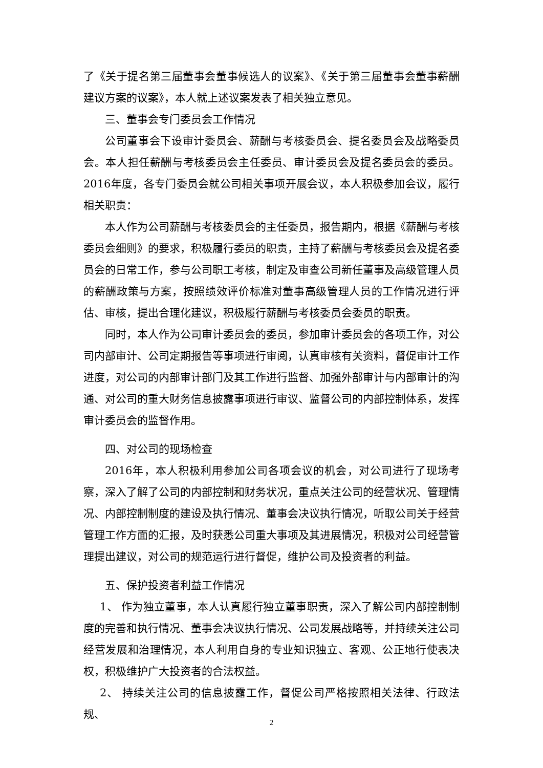了《关于提名第三届董事会董事候选人的议案》、《关于第三届董事会董事薪酬建议方案的议案》，本人就上述议案发表了相关独立意见。
三、董事会专门委员会工作情况
公司董事会下设审计委员会、薪酬与考核委员会、提名委员会及战略委员会。本人担任薪酬与考核委员会主任委员、审计委员会及提名委员会的委员。2016年度，各专门委员会就公司相关事项开展会议，本人积极参加会议，履行相关职责：
本人作为公司薪酬与考核委员会的主任委员，报告期内，根据《薪酬与考核委员会细则》的要求，积极履行委员的职责，主持了薪酬与考核委员会及提名委员会的日常工作，参与公司职工考核，制定及审查公司新任董事及高级管理人员的薪酬政策与方案，按照绩效评价标准对董事高级管理人员的工作情况进行评估、审核，提出合理化建议，积极履行薪酬与考核委员会委员的职责。
同时，本人作为公司审计委员会的委员，参加审计委员会的各项工作，对公司内部审计、公司定期报告等事项进行审阅，认真审核有关资料，督促审计工作进度，对公司的内部审计部门及其工作进行监督、加强外部审计与内部审计的沟通、对公司的重大财务信息披露事项进行审议、监督公司的内部控制体系，发挥审计委员会的监督作用。
四、对公司的现场检查
2016年，本人积极利用参加公司各项会议的机会，对公司进行了现场考察，深入了解了公司的内部控制和财务状况，重点关注公司的经营状况、管理情况、内部控制制度的建设及执行情况、董事会决议执行情况，听取公司关于经营管理工作方面的汇报，及时获悉公司重大事项及其进展情况，积极对公司经营管理提出建议，对公司的规范运行进行督促，维护公司及投资者的利益。
五、保护投资者利益工作情况
1、 作为独立董事，本人认真履行独立董事职责，深入了解公司内部控制制度的完善和执行情况、董事会决议执行情况、公司发展战略等，并持续关注公司经营发展和治理情况，本人利用自身的专业知识独立、客观、公正地行使表决权，积极维护广大投资者的合法权益。
2、 持续关注公司的信息披露工作，督促公司严格按照相关法律、行政法规、
2